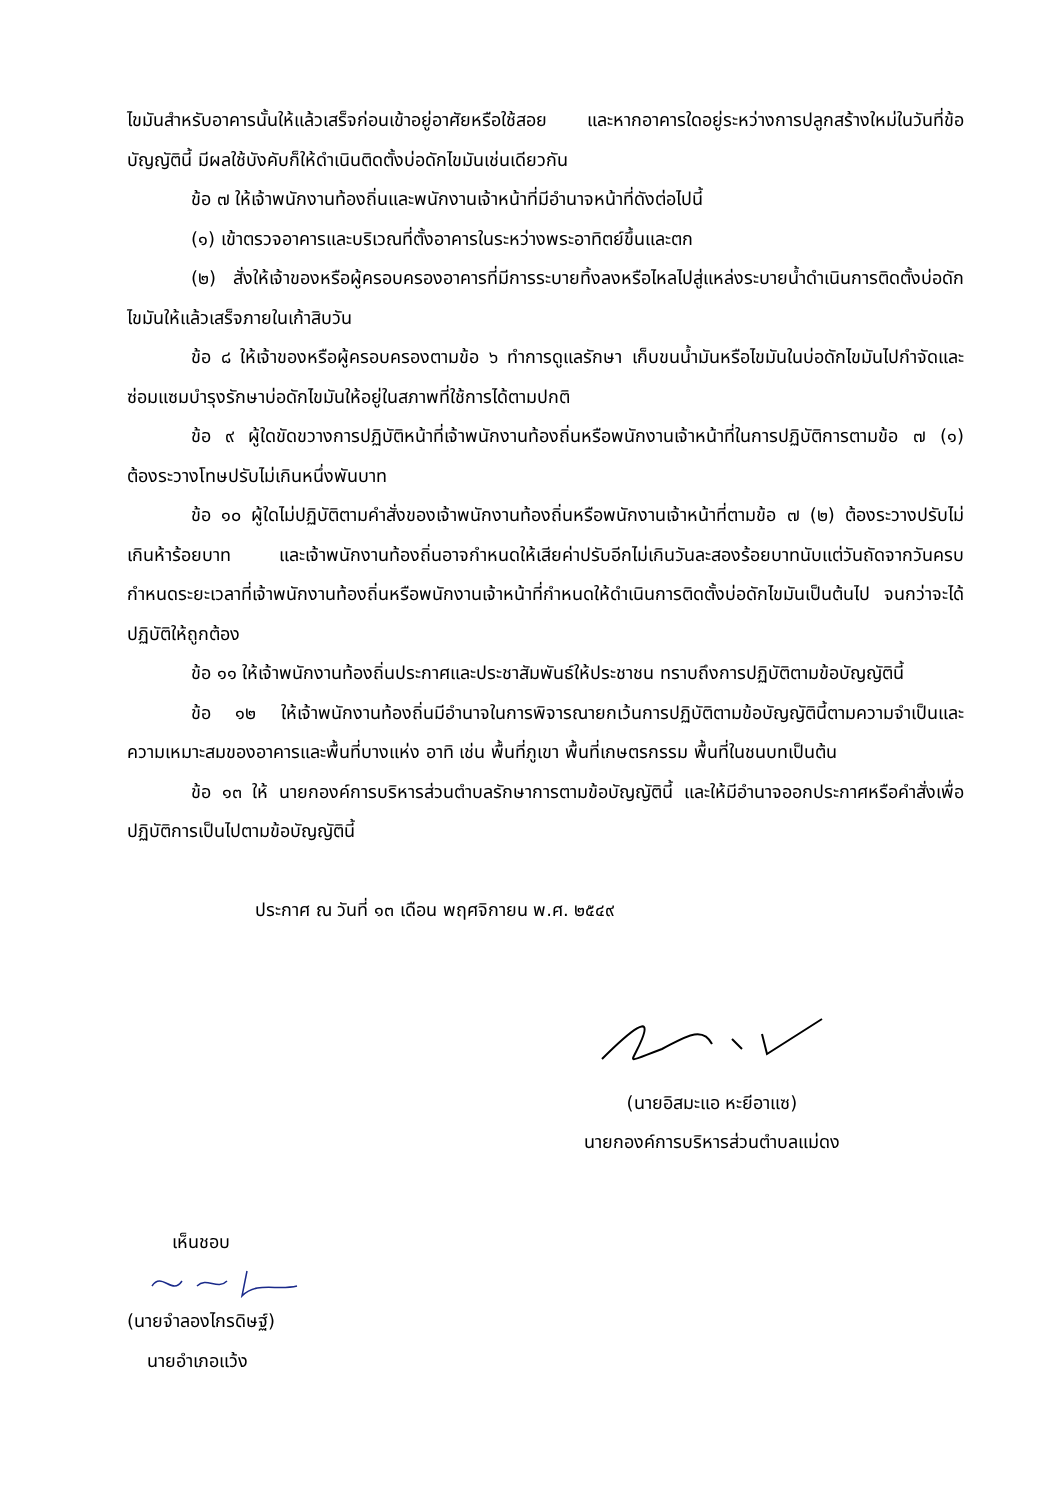ไขมันสำหรับอาคารนั้นให้แล้วเสร็จก่อนเข้าอยู่อาศัยหรือใช้สอย และหากอาคารใดอยู่ระหว่างการปลูกสร้างใหม่ในวันที่ข้อบัญญัตินี้ มีผลใช้บังคับก็ให้ดำเนินติดตั้งบ่อดักไขมันเช่นเดียวกัน
ข้อ ๗ ให้เจ้าพนักงานท้องถิ่นและพนักงานเจ้าหน้าที่มีอำนาจหน้าที่ดังต่อไปนี้
(๑) เข้าตรวจอาคารและบริเวณที่ตั้งอาคารในระหว่างพระอาทิตย์ขึ้นและตก
(๒) สั่งให้เจ้าของหรือผู้ครอบครองอาคารที่มีการระบายทิ้งลงหรือไหลไปสู่แหล่งระบายน้ำดำเนินการติดตั้งบ่อดักไขมันให้แล้วเสร็จภายในเก้าสิบวัน
ข้อ ๘ ให้เจ้าของหรือผู้ครอบครองตามข้อ ๖ ทำการดูแลรักษา เก็บขนน้ำมันหรือไขมันในบ่อดักไขมันไปกำจัดและซ่อมแซมบำรุงรักษาบ่อดักไขมันให้อยู่ในสภาพที่ใช้การได้ตามปกติ
ข้อ ๙ ผู้ใดขัดขวางการปฏิบัติหน้าที่เจ้าพนักงานท้องถิ่นหรือพนักงานเจ้าหน้าที่ในการปฏิบัติการตามข้อ ๗ (๑) ต้องระวางโทษปรับไม่เกินหนึ่งพันบาท
ข้อ ๑๐ ผู้ใดไม่ปฏิบัติตามคำสั่งของเจ้าพนักงานท้องถิ่นหรือพนักงานเจ้าหน้าที่ตามข้อ ๗ (๒) ต้องระวางปรับไม่เกินห้าร้อยบาท และเจ้าพนักงานท้องถิ่นอาจกำหนดให้เสียค่าปรับอีกไม่เกินวันละสองร้อยบาทนับแต่วันถัดจากวันครบกำหนดระยะเวลาที่เจ้าพนักงานท้องถิ่นหรือพนักงานเจ้าหน้าที่กำหนดให้ดำเนินการติดตั้งบ่อดักไขมันเป็นต้นไป จนกว่าจะได้ปฏิบัติให้ถูกต้อง
ข้อ ๑๑ ให้เจ้าพนักงานท้องถิ่นประกาศและประชาสัมพันธ์ให้ประชาชน ทราบถึงการปฏิบัติตามข้อบัญญัตินี้
ข้อ ๑๒ ให้เจ้าพนักงานท้องถิ่นมีอำนาจในการพิจารณายกเว้นการปฏิบัติตามข้อบัญญัตินี้ตามความจำเป็นและความเหมาะสมของอาคารและพื้นที่บางแห่ง อาทิ เช่น พื้นที่ภูเขา พื้นที่เกษตรกรรม พื้นที่ในชนบทเป็นต้น
ข้อ ๑๓ ให้ นายกองค์การบริหารส่วนตำบลรักษาการตามข้อบัญญัตินี้ และให้มีอำนาจออกประกาศหรือคำสั่งเพื่อปฏิบัติการเป็นไปตามข้อบัญญัตินี้
ประกาศ ณ วันที่ ๑๓ เดือน พฤศจิกายน พ.ศ. ๒๕๔๙
(นายอิสมะแอ หะยีอาแซ)
นายกองค์การบริหารส่วนตำบลแม่ดง
เห็นชอบ
(นายจำลองไกรดิษฐ์)
นายอำเภอแว้ง